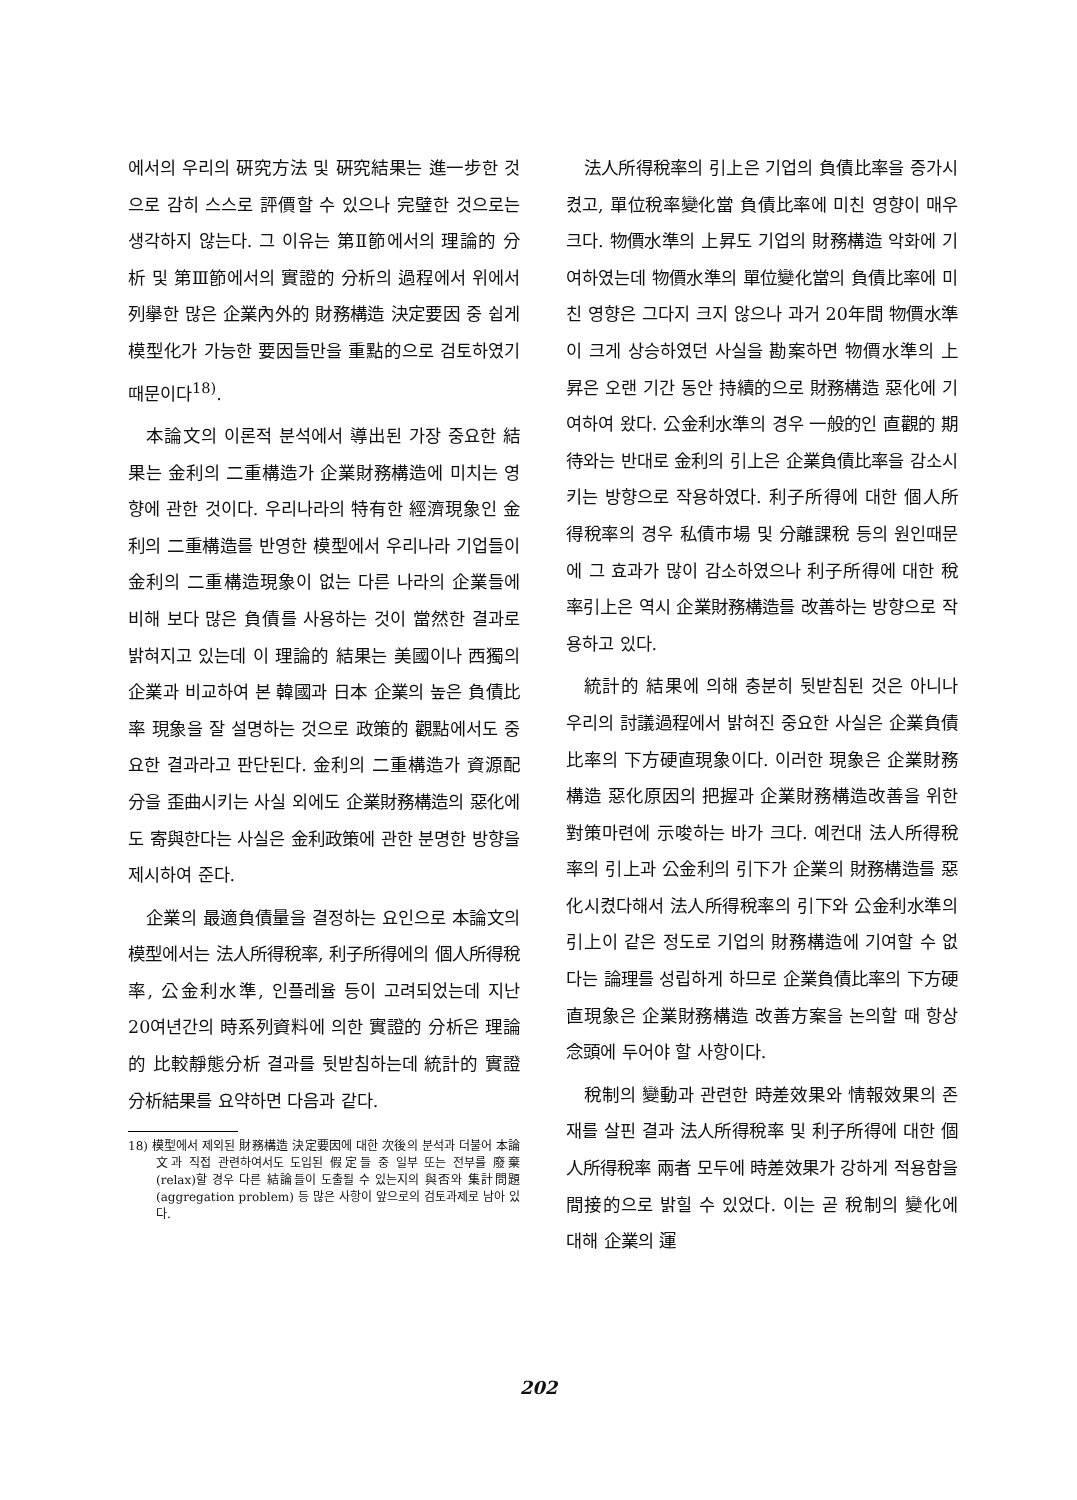에서의 우리의 硏究方法 및 硏究結果는 進一步한 것으로 감히 스스로 評價할 수 있으나 完璧한 것으로는 생각하지 않는다. 그 이유는 第Ⅱ節에서의 理論的 分析 및 第Ⅲ節에서의 實證的 分析의 過程에서 위에서 列擧한 많은 企業內外的 財務構造 決定要因 중 쉽게 模型化가 가능한 要因들만을 重點的으로 검토하였기 때문이다<sup>18)</sup>.
本論文의 이론적 분석에서 導出된 가장 중요한 結果는 金利의 二重構造가 企業財務構造에 미치는 영향에 관한 것이다. 우리나라의 特有한 經濟現象인 金利의 二重構造를 반영한 模型에서 우리나라 기업들이 金利의 二重構造現象이 없는 다른 나라의 企業들에 비해 보다 많은 負債를 사용하는 것이 當然한 결과로 밝혀지고 있는데 이 理論的 結果는 美國이나 西獨의 企業과 비교하여 본 韓國과 日本 企業의 높은 負債比率 現象을 잘 설명하는 것으로 政策的 觀點에서도 중요한 결과라고 판단된다. 金利의 二重構造가 資源配分을 歪曲시키는 사실 외에도 企業財務構造의 惡化에도 寄與한다는 사실은 金利政策에 관한 분명한 방향을 제시하여 준다.
企業의 最適負債量을 결정하는 요인으로 本論文의 模型에서는 法人所得稅率, 利子所得에의 個人所得稅率, 公金利水準, 인플레율 등이 고려되었는데 지난 20여년간의 時系列資料에 의한 實證的 分析은 理論的 比較靜態分析 결과를 뒷받침하는데 統計的 實證分析結果를 요약하면 다음과 같다.
18) 模型에서 제외된 財務構造 決定要因에 대한 次後의 분석과 더불어 本論文과 직접 관련하여서도 도입된 假定들 중 일부 또는 전부를 廢棄(relax)할 경우 다른 結論들이 도출될 수 있는지의 與否와 集計問題(aggregation problem) 등 많은 사항이 앞으로의 검토과제로 남아 있다.
法人所得稅率의 引上은 기업의 負債比率을 증가시켰고, 單位稅率變化當 負債比率에 미친 영향이 매우 크다. 物價水準의 上昇도 기업의 財務構造 악화에 기여하였는데 物價水準의 單位變化當의 負債比率에 미친 영향은 그다지 크지 않으나 과거 20年間 物價水準이 크게 상승하였던 사실을 勘案하면 物價水準의 上昇은 오랜 기간 동안 持續的으로 財務構造 惡化에 기여하여 왔다. 公金利水準의 경우 一般的인 直觀的 期待와는 반대로 金利의 引上은 企業負債比率을 감소시키는 방향으로 작용하였다. 利子所得에 대한 個人所得稅率의 경우 私債市場 및 分離課稅 등의 원인때문에 그 효과가 많이 감소하였으나 利子所得에 대한 稅率引上은 역시 企業財務構造를 改善하는 방향으로 작용하고 있다.
統計的 結果에 의해 충분히 뒷받침된 것은 아니나 우리의 討議過程에서 밝혀진 중요한 사실은 企業負債比率의 下方硬直現象이다. 이러한 現象은 企業財務構造 惡化原因의 把握과 企業財務構造改善을 위한 對策마련에 示唆하는 바가 크다. 예컨대 法人所得稅率의 引上과 公金利의 引下가 企業의 財務構造를 惡化시켰다해서 法人所得稅率의 引下와 公金利水準의 引上이 같은 정도로 기업의 財務構造에 기여할 수 없다는 論理를 성립하게 하므로 企業負債比率의 下方硬直現象은 企業財務構造 改善方案을 논의할 때 항상 念頭에 두어야 할 사항이다.
稅制의 變動과 관련한 時差效果와 情報效果의 존재를 살핀 결과 法人所得稅率 및 利子所得에 대한 個人所得稅率 兩者 모두에 時差效果가 강하게 적용함을 間接的으로 밝힐 수 있었다. 이는 곧 稅制의 變化에 대해 企業의 運
202